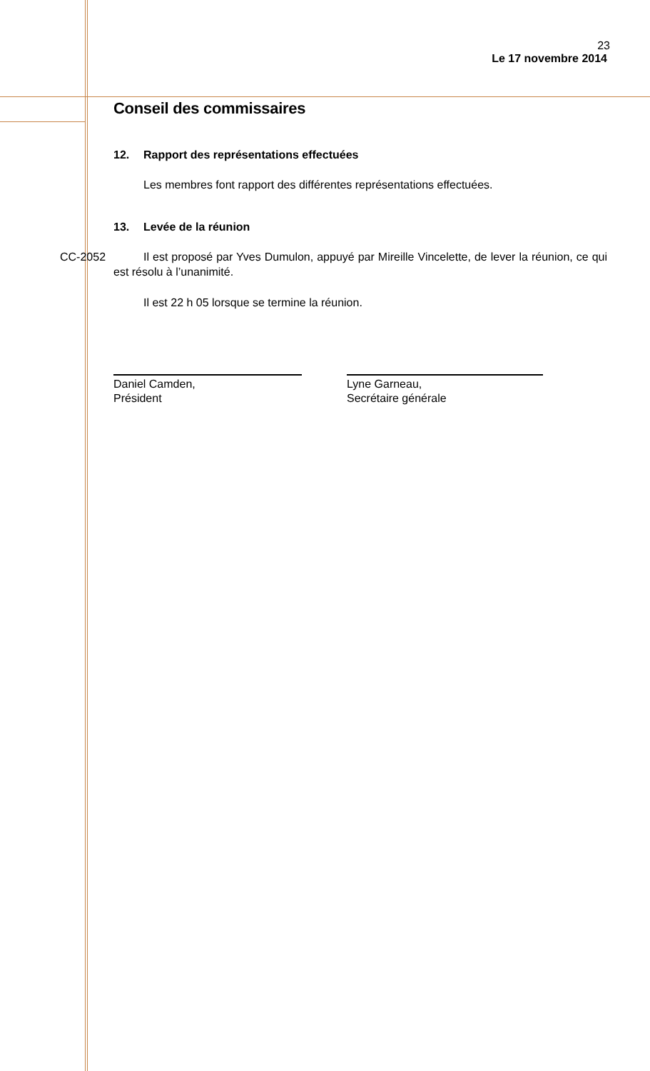23
Le 17 novembre 2014
Conseil des commissaires
12. Rapport des représentations effectuées
Les membres font rapport des différentes représentations effectuées.
13. Levée de la réunion
CC-2052 Il est proposé par Yves Dumulon, appuyé par Mireille Vincelette, de lever la réunion, ce qui est résolu à l’unanimité.
Il est 22 h 05 lorsque se termine la réunion.
Daniel Camden,
Président
Lyne Garneau,
Secrétaire générale